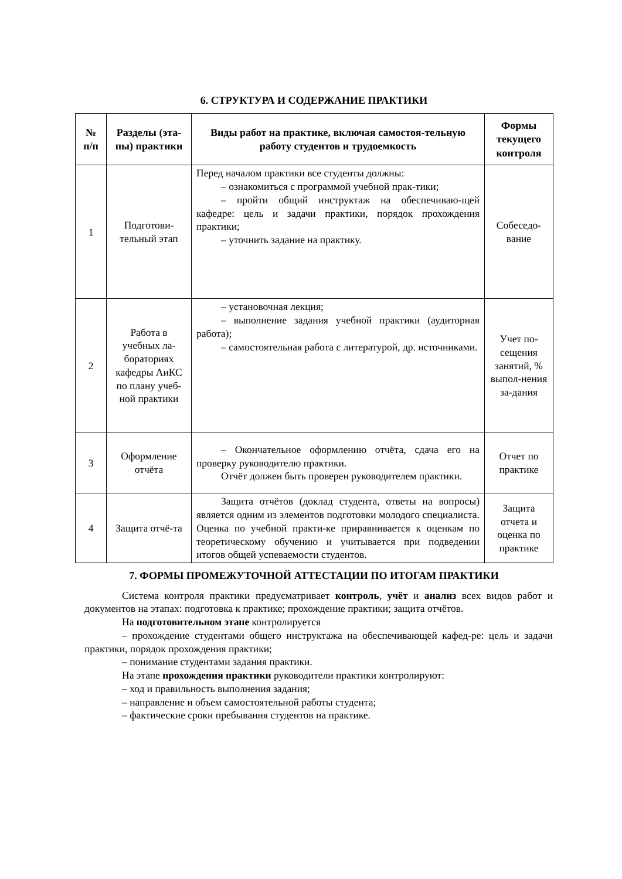6. СТРУКТУРА И СОДЕРЖАНИЕ ПРАКТИКИ
| № п/п | Разделы (эта-пы) практики | Виды работ на практике, включая самостоя-тельную работу студентов и трудоемкость | Формы текущего контроля |
| --- | --- | --- | --- |
| 1 | Подготови-тельный этап | Перед началом практики все студенты должны: – ознакомиться с программой учебной прак-тики; – пройти общий инструктаж на обеспечиваю-щей кафедре: цель и задачи практики, порядок прохождения практики; – уточнить задание на практику. | Собеседо-вание |
| 2 | Работа в учебных ла-бораториях кафедры АиКС по плану учеб-ной практики | – установочная лекция; – выполнение задания учебной практики (аудиторная работа); – самостоятельная работа с литературой, др. источниками. | Учет по-сещения занятий, % выпол-нения за-дания |
| 3 | Оформление отчёта | – Окончательное оформлению отчёта, сдача его на проверку руководителю практики. Отчёт должен быть проверен руководителем практики. | Отчет по практике |
| 4 | Защита отчё-та | Защита отчётов (доклад студента, ответы на вопросы) является одним из элементов подготовки молодого специалиста. Оценка по учебной практи-ке приравнивается к оценкам по теоретическому обучению и учитывается при подведении итогов общей успеваемости студентов. | Защита отчета и оценка по практике |
7. ФОРМЫ ПРОМЕЖУТОЧНОЙ АТТЕСТАЦИИ ПО ИТОГАМ ПРАКТИКИ
Система контроля практики предусматривает контроль, учёт и анализ всех видов работ и документов на этапах: подготовка к практике; прохождение практики; защита отчётов.
На подготовительном этапе контролируется
– прохождение студентами общего инструктажа на обеспечивающей кафед-ре: цель и задачи практики, порядок прохождения практики;
– понимание студентами задания практики.
На этапе прохождения практики руководители практики контролируют:
– ход и правильность выполнения задания;
– направление и объем самостоятельной работы студента;
– фактические сроки пребывания студентов на практике.